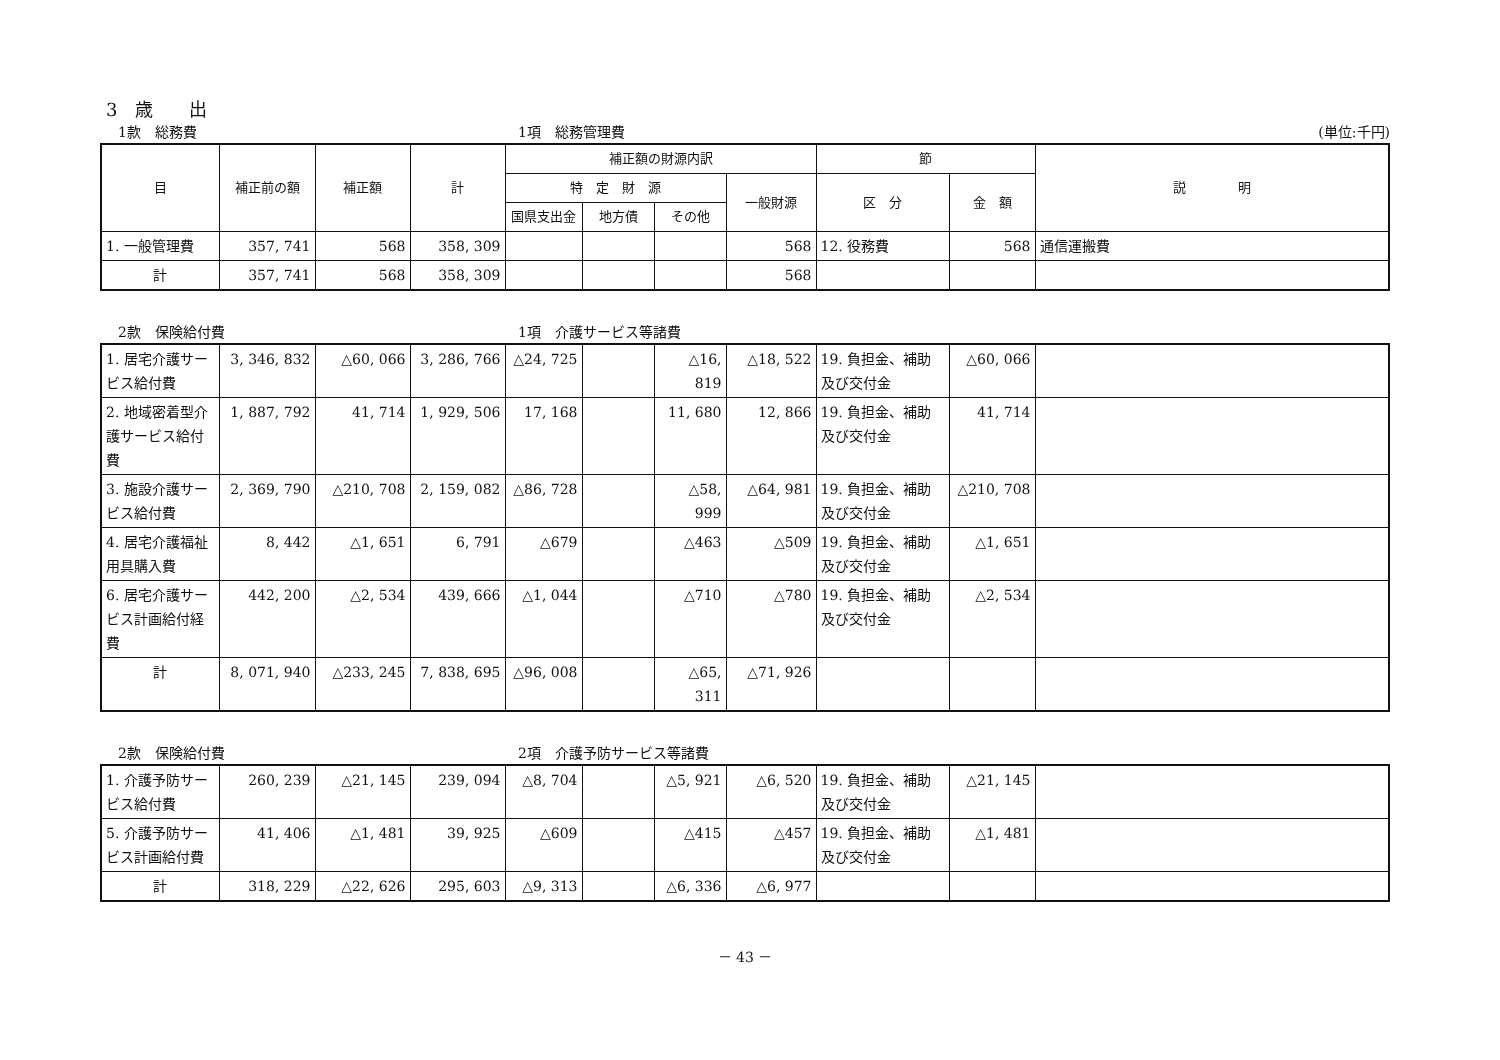3　歳　　出
1款　総務費 1項　総務管理費 (単位:千円)
| 目 | 補正前の額 | 補正額 | 計 | 補正額の財源内訳 | | | | 節 | | 説 明 |
| --- | --- | --- | --- | --- | --- | --- | --- | --- | --- | --- |
| | | | | 特 定 財 源 | | | 一般財源 | 区 分 | 金 額 | |
| | | | | 国県支出金 | 地方債 | その他 | | | | |
| 1. 一般管理費 | 357, 741 | 568 | 358, 309 | | | | 568 | 12. 役務費 | 568 | 通信運搬費 |
| 計 | 357, 741 | 568 | 358, 309 | | | | 568 | | | |
2款　保険給付費 1項　介護サービス等諸費
| 1. 居宅介護サービス給付費 | 3, 346, 832 | △60, 066 | 3, 286, 766 | △24, 725 | | △16, 819 | △18, 522 | 19. 負担金、補助及び交付金 | △60, 066 | |
| 2. 地域密着型介護サービス給付費 | 1, 887, 792 | 41, 714 | 1, 929, 506 | 17, 168 | | 11, 680 | 12, 866 | 19. 負担金、補助及び交付金 | 41, 714 | |
| 3. 施設介護サービス給付費 | 2, 369, 790 | △210, 708 | 2, 159, 082 | △86, 728 | | △58, 999 | △64, 981 | 19. 負担金、補助及び交付金 | △210, 708 | |
| 4. 居宅介護福祉用具購入費 | 8, 442 | △1, 651 | 6, 791 | △679 | | △463 | △509 | 19. 負担金、補助及び交付金 | △1, 651 | |
| 6. 居宅介護サービス計画給付経費 | 442, 200 | △2, 534 | 439, 666 | △1, 044 | | △710 | △780 | 19. 負担金、補助及び交付金 | △2, 534 | |
| 計 | 8, 071, 940 | △233, 245 | 7, 838, 695 | △96, 008 | | △65, 311 | △71, 926 | | | |
2款　保険給付費 2項　介護予防サービス等諸費
| 1. 介護予防サービス給付費 | 260, 239 | △21, 145 | 239, 094 | △8, 704 | | △5, 921 | △6, 520 | 19. 負担金、補助及び交付金 | △21, 145 | |
| 5. 介護予防サービス計画給付費 | 41, 406 | △1, 481 | 39, 925 | △609 | | △415 | △457 | 19. 負担金、補助及び交付金 | △1, 481 | |
| 計 | 318, 229 | △22, 626 | 295, 603 | △9, 313 | | △6, 336 | △6, 977 | | | |
－ 43 －